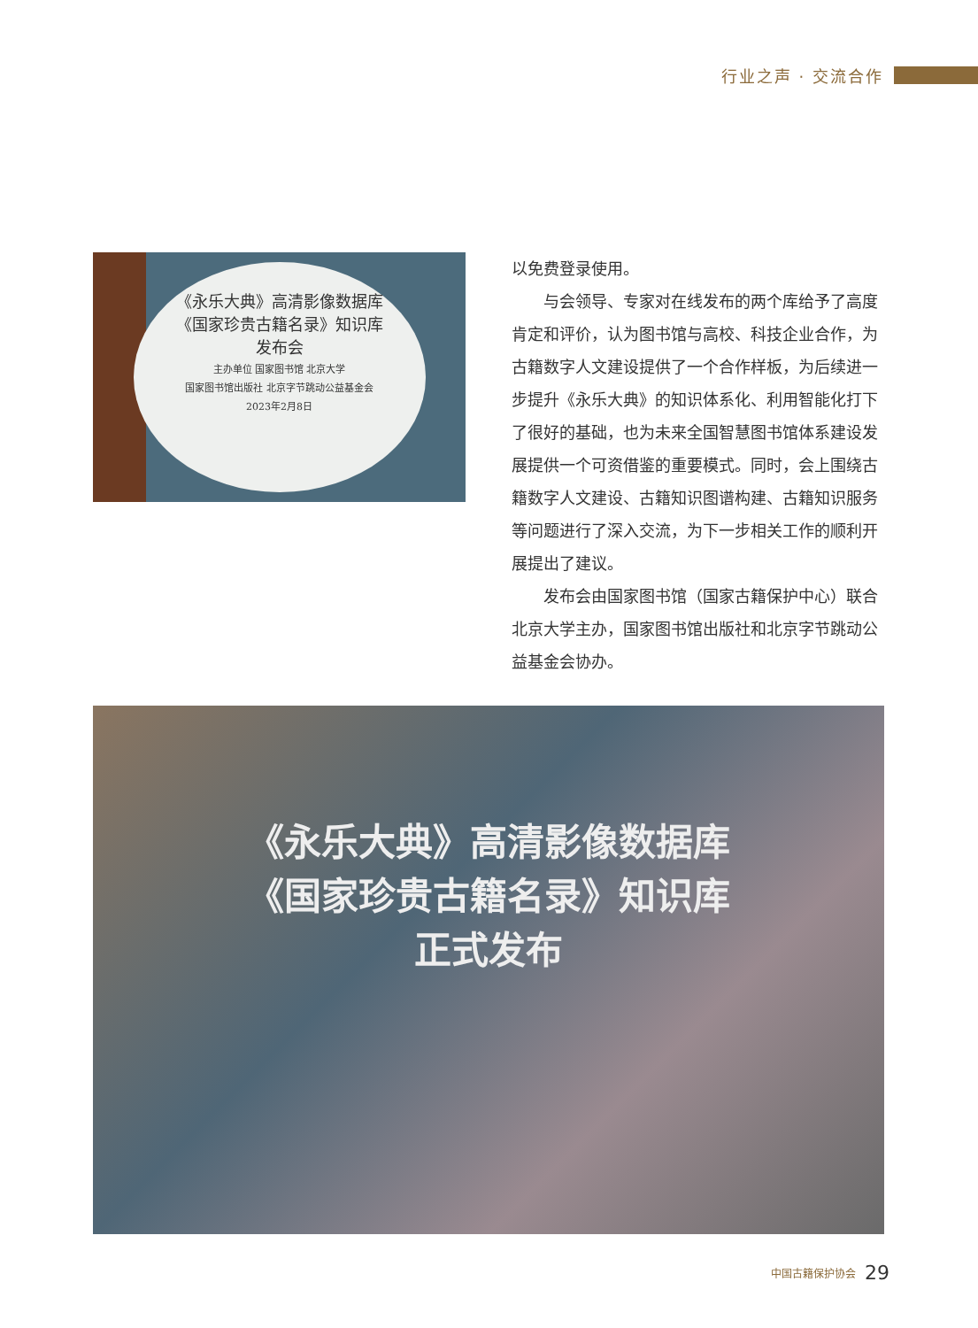行业之声 · 交流合作
《永乐大典》高清影像数据库
《国家珍贵古籍名录》知识库
发布会
主办单位 国家图书馆 北京大学
国家图书馆出版社 北京字节跳动公益基金会
2023年2月8日
以免费登录使用。
　　与会领导、专家对在线发布的两个库给予了高度肯定和评价，认为图书馆与高校、科技企业合作，为古籍数字人文建设提供了一个合作样板，为后续进一步提升《永乐大典》的知识体系化、利用智能化打下了很好的基础，也为未来全国智慧图书馆体系建设发展提供一个可资借鉴的重要模式。同时，会上围绕古籍数字人文建设、古籍知识图谱构建、古籍知识服务等问题进行了深入交流，为下一步相关工作的顺利开展提出了建议。
　　发布会由国家图书馆（国家古籍保护中心）联合北京大学主办，国家图书馆出版社和北京字节跳动公益基金会协办。
《永乐大典》高清影像数据库
《国家珍贵古籍名录》知识库
正式发布
中国古籍保护协会 29